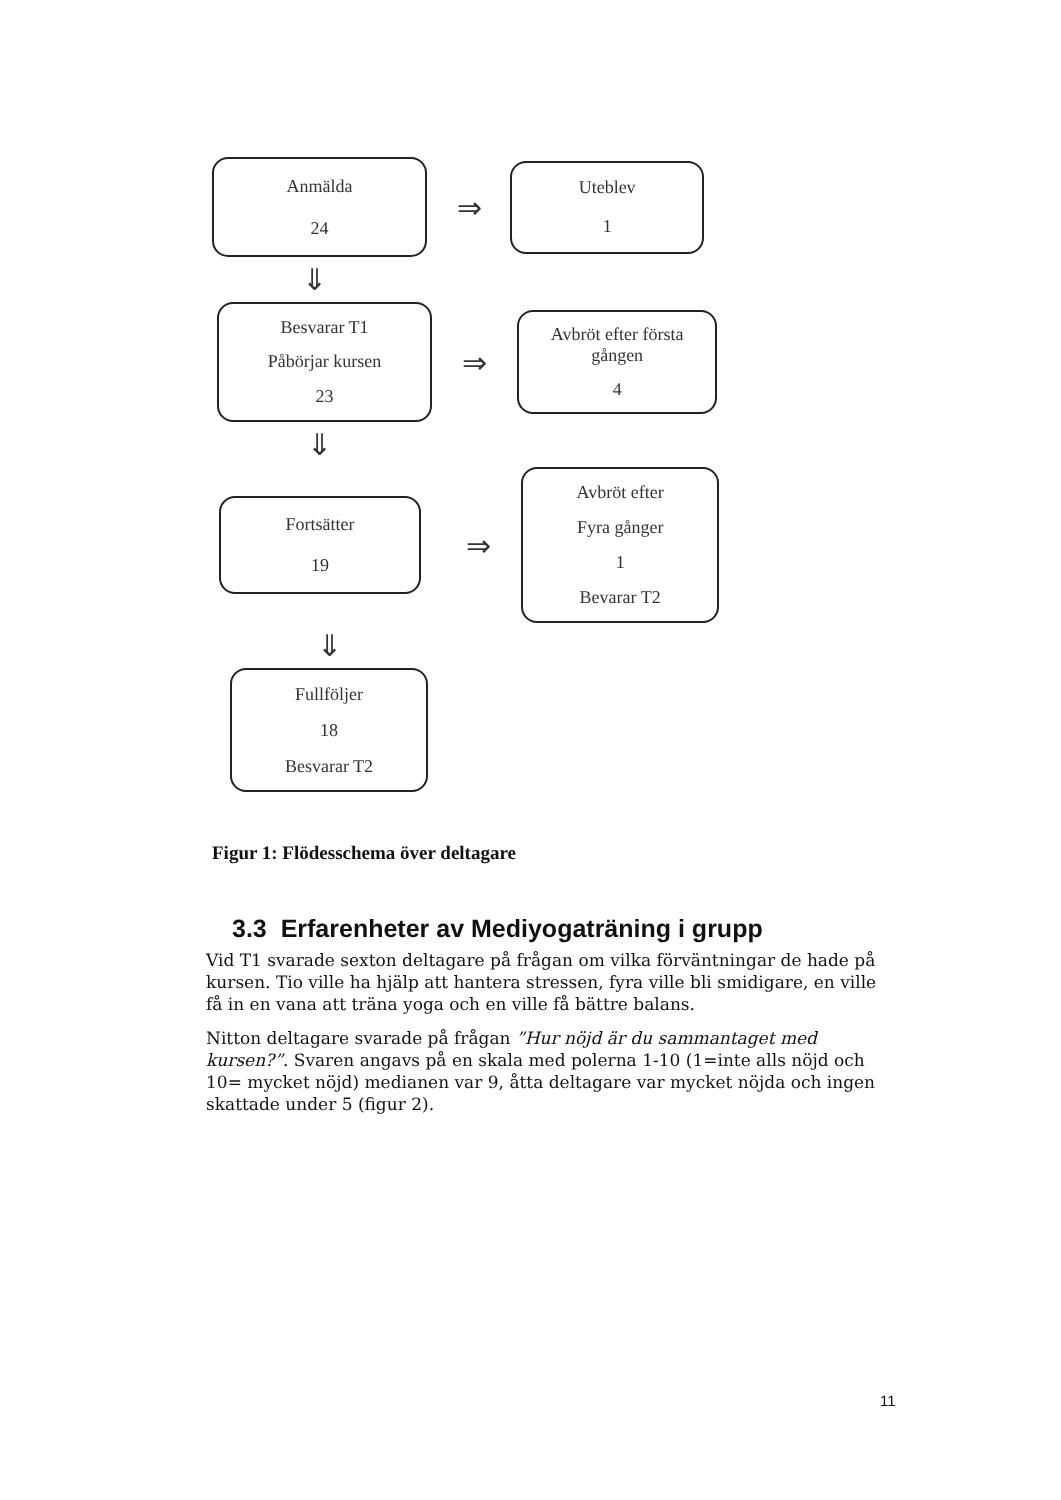Anmälda
24
⇒
Uteblev
1
⇓
Besvarar T1
Påbörjar kursen
23
⇒
Avbröt efter första gången
4
⇓
Fortsätter
19
⇒
Avbröt efter
Fyra gånger
1
Bevarar T2
⇓
Fullföljer
18
Besvarar T2
Figur 1: Flödesschema över deltagare
3.3 Erfarenheter av Mediyogaträning i grupp
Vid T1 svarade sexton deltagare på frågan om vilka förväntningar de hade på kursen. Tio ville ha hjälp att hantera stressen, fyra ville bli smidigare, en ville få in en vana att träna yoga och en ville få bättre balans.
Nitton deltagare svarade på frågan ”Hur nöjd är du sammantaget med kursen?”. Svaren angavs på en skala med polerna 1-10 (1=inte alls nöjd och 10= mycket nöjd) medianen var 9, åtta deltagare var mycket nöjda och ingen skattade under 5 (figur 2).
11